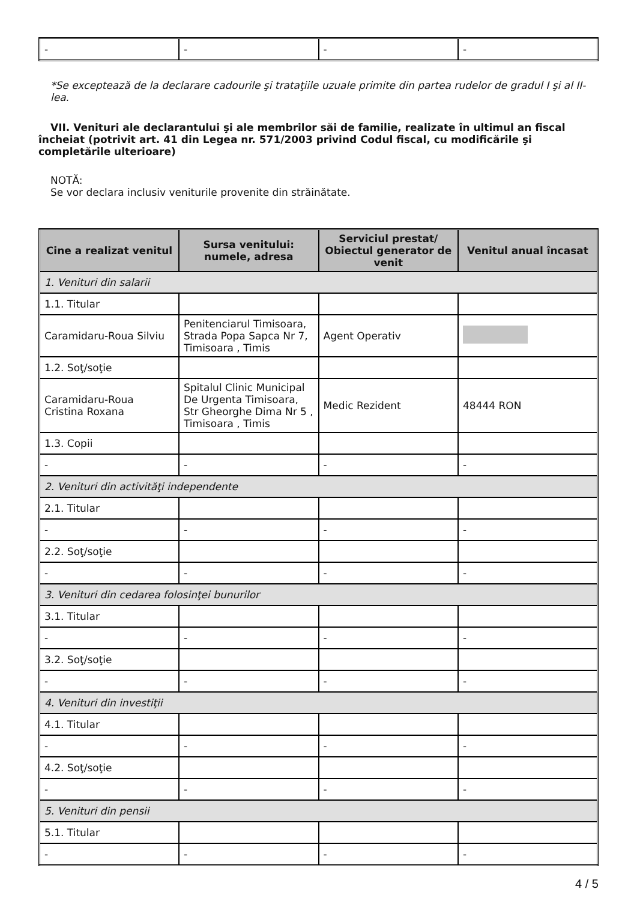| - | - | - | - |
*Se exceptează de la declarare cadourile şi trataţiile uzuale primite din partea rudelor de gradul I şi al II-lea.
VII. Venituri ale declarantului şi ale membrilor săi de familie, realizate în ultimul an fiscal încheiat (potrivit art. 41 din Legea nr. 571/2003 privind Codul fiscal, cu modificările şi completările ulterioare)
NOTĂ:
Se vor declara inclusiv veniturile provenite din străinătate.
| Cine a realizat venitul | Sursa venitului: numele, adresa | Serviciul prestat/ Obiectul generator de venit | Venitul anual încasat |
| --- | --- | --- | --- |
| 1. Venituri din salarii | | | |
| 1.1. Titular | | | |
| Caramidaru-Roua Silviu | Penitenciarul Timisoara, Strada Popa Sapca Nr 7, Timisoara , Timis | Agent Operativ | |
| 1.2. Soţ/soţie | | | |
| Caramidaru-Roua Cristina Roxana | Spitalul Clinic Municipal De Urgenta Timisoara, Str Gheorghe Dima Nr 5 , Timisoara , Timis | Medic Rezident | 48444 RON |
| 1.3. Copii | | | |
| - | - | - | - |
| 2. Venituri din activităţi independente | | | |
| 2.1. Titular | | | |
| - | - | - | - |
| 2.2. Soţ/soţie | | | |
| - | - | - | - |
| 3. Venituri din cedarea folosinţei bunurilor | | | |
| 3.1. Titular | | | |
| - | - | - | - |
| 3.2. Soţ/soţie | | | |
| - | - | - | - |
| 4. Venituri din investiţii | | | |
| 4.1. Titular | | | |
| - | - | - | - |
| 4.2. Soţ/soţie | | | |
| - | - | - | - |
| 5. Venituri din pensii | | | |
| 5.1. Titular | | | |
| - | - | - | - |
4 / 5